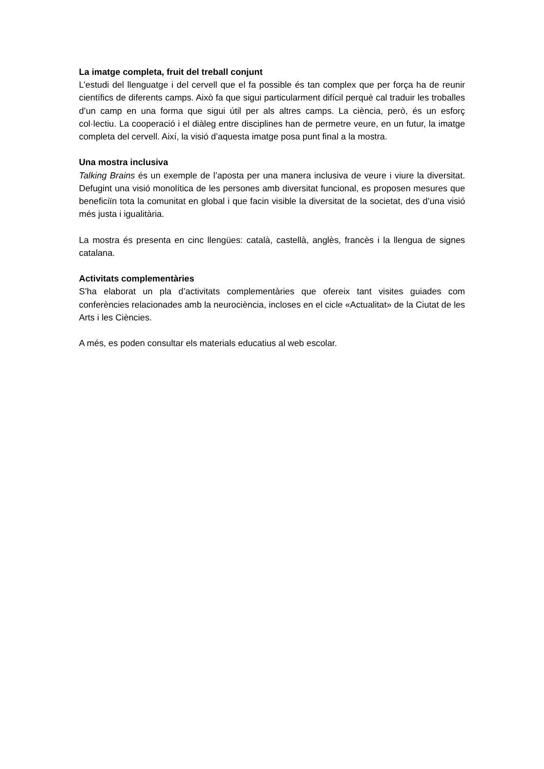La imatge completa, fruit del treball conjunt
L’estudi del llenguatge i del cervell que el fa possible és tan complex que per força ha de reunir científics de diferents camps. Això fa que sigui particularment difícil perquè cal traduir les troballes d’un camp en una forma que sigui útil per als altres camps. La ciència, però, és un esforç col·lectiu. La cooperació i el diàleg entre disciplines han de permetre veure, en un futur, la imatge completa del cervell. Així, la visió d’aquesta imatge posa punt final a la mostra.
Una mostra inclusiva
Talking Brains és un exemple de l’aposta per una manera inclusiva de veure i viure la diversitat. Defugint una visió monolítica de les persones amb diversitat funcional, es proposen mesures que beneficiïn tota la comunitat en global i que facin visible la diversitat de la societat, des d’una visió més justa i igualitària.
La mostra és presenta en cinc llengües: català, castellà, anglès, francès i la llengua de signes catalana.
Activitats complementàries
S’ha elaborat un pla d’activitats complementàries que ofereix tant visites guiades com conferències relacionades amb la neurociència, incloses en el cicle «Actualitat» de la Ciutat de les Arts i les Ciències.
A més, es poden consultar els materials educatius al web escolar.